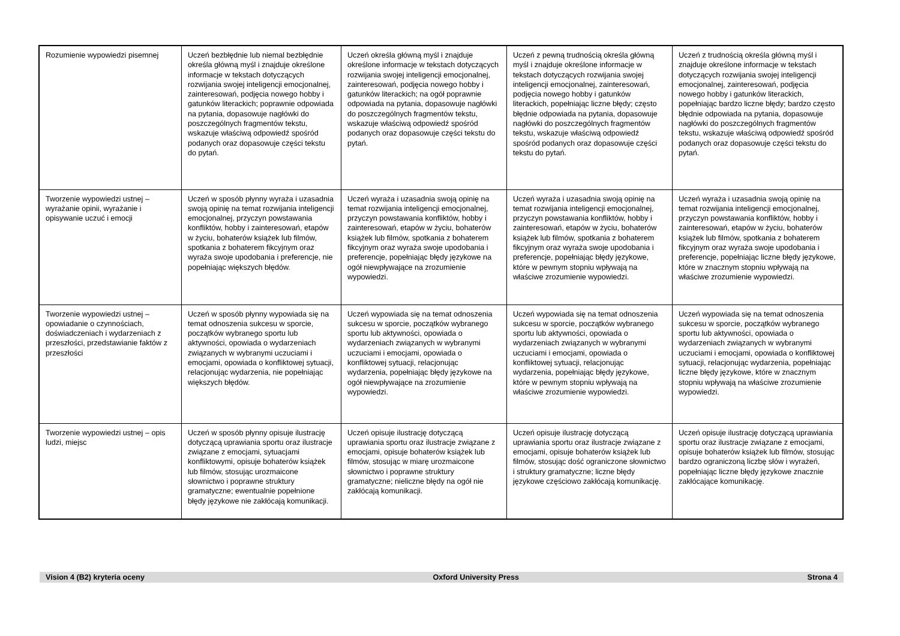| Rozumienie wypowiedzi pisemnej | Uczeń bezbłędnie lub niemal bezbłędnie określa główną myśl i znajduje określone informacje w tekstach dotyczących rozwijania swojej inteligencji emocjonalnej, zainteresowań, podjęcia nowego hobby i gatunków literackich; poprawnie odpowiada na pytania, dopasowuje nagłówki do poszczególnych fragmentów tekstu, wskazuje właściwą odpowiedź spośród podanych oraz dopasowuje części tekstu do pytań. | Uczeń określa główną myśl i znajduje określone informacje w tekstach dotyczących rozwijania swojej inteligencji emocjonalnej, zainteresowań, podjęcia nowego hobby i gatunków literackich; na ogół poprawnie odpowiada na pytania, dopasowuje nagłówki do poszczególnych fragmentów tekstu, wskazuje właściwą odpowiedź spośród podanych oraz dopasowuje części tekstu do pytań. | Uczeń z pewną trudnością określa główną myśl i znajduje określone informacje w tekstach dotyczących rozwijania swojej inteligencji emocjonalnej, zainteresowań, podjęcia nowego hobby i gatunków literackich, popełniając liczne błędy; często błędnie odpowiada na pytania, dopasowuje nagłówki do poszczególnych fragmentów tekstu, wskazuje właściwą odpowiedź spośród podanych oraz dopasowuje części tekstu do pytań. | Uczeń z trudnością określa główną myśl i znajduje określone informacje w tekstach dotyczących rozwijania swojej inteligencji emocjonalnej, zainteresowań, podjęcia nowego hobby i gatunków literackich, popełniając bardzo liczne błędy; bardzo często błędnie odpowiada na pytania, dopasowuje nagłówki do poszczególnych fragmentów tekstu, wskazuje właściwą odpowiedź spośród podanych oraz dopasowuje części tekstu do pytań. |
| Tworzenie wypowiedzi ustnej – wyrażanie opinii, wyrażanie i opisywanie uczuć i emocji | Uczeń w sposób płynny wyraża i uzasadnia swoją opinię na temat rozwijania inteligencji emocjonalnej, przyczyn powstawania konfliktów, hobby i zainteresowań, etapów w życiu, bohaterów książek lub filmów, spotkania z bohaterem fikcyjnym oraz wyraża swoje upodobania i preferencje, nie popełniając większych błędów. | Uczeń wyraża i uzasadnia swoją opinię na temat rozwijania inteligencji emocjonalnej, przyczyn powstawania konfliktów, hobby i zainteresowań, etapów w życiu, bohaterów książek lub filmów, spotkania z bohaterem fikcyjnym oraz wyraża swoje upodobania i preferencje, popełniając błędy językowe na ogół niewpływające na zrozumienie wypowiedzi. | Uczeń wyraża i uzasadnia swoją opinię na temat rozwijania inteligencji emocjonalnej, przyczyn powstawania konfliktów, hobby i zainteresowań, etapów w życiu, bohaterów książek lub filmów, spotkania z bohaterem fikcyjnym oraz wyraża swoje upodobania i preferencje, popełniając błędy językowe, które w pewnym stopniu wpływają na właściwe zrozumienie wypowiedzi. | Uczeń wyraża i uzasadnia swoją opinię na temat rozwijania inteligencji emocjonalnej, przyczyn powstawania konfliktów, hobby i zainteresowań, etapów w życiu, bohaterów książek lub filmów, spotkania z bohaterem fikcyjnym oraz wyraża swoje upodobania i preferencje, popełniając liczne błędy językowe, które w znacznym stopniu wpływają na właściwe zrozumienie wypowiedzi. |
| Tworzenie wypowiedzi ustnej – opowiadanie o czynnościach, doświadczeniach i wydarzeniach z przeszłości, przedstawianie faktów z przeszłości | Uczeń w sposób płynny wypowiada się na temat odnoszenia sukcesu w sporcie, początków wybranego sportu lub aktywności, opowiada o wydarzeniach związanych w wybranymi uczuciami i emocjami, opowiada o konfliktowej sytuacji, relacjonując wydarzenia, nie popełniając większych błędów. | Uczeń wypowiada się na temat odnoszenia sukcesu w sporcie, początków wybranego sportu lub aktywności, opowiada o wydarzeniach związanych w wybranymi uczuciami i emocjami, opowiada o konfliktowej sytuacji, relacjonując wydarzenia, popełniając błędy językowe na ogół niewpływające na zrozumienie wypowiedzi. | Uczeń wypowiada się na temat odnoszenia sukcesu w sporcie, początków wybranego sportu lub aktywności, opowiada o wydarzeniach związanych w wybranymi uczuciami i emocjami, opowiada o konfliktowej sytuacji, relacjonując wydarzenia, popełniając błędy językowe, które w pewnym stopniu wpływają na właściwe zrozumienie wypowiedzi. | Uczeń wypowiada się na temat odnoszenia sukcesu w sporcie, początków wybranego sportu lub aktywności, opowiada o wydarzeniach związanych w wybranymi uczuciami i emocjami, opowiada o konfliktowej sytuacji, relacjonując wydarzenia, popełniając liczne błędy językowe, które w znacznym stopniu wpływają na właściwe zrozumienie wypowiedzi. |
| Tworzenie wypowiedzi ustnej – opis ludzi, miejsc | Uczeń w sposób płynny opisuje ilustrację dotyczącą uprawiania sportu oraz ilustracje związane z emocjami, sytuacjami konfliktowymi, opisuje bohaterów książek lub filmów, stosując urozmaicone słownictwo i poprawne struktury gramatyczne; ewentualnie popełnione błędy językowe nie zakłócają komunikacji. | Uczeń opisuje ilustrację dotyczącą uprawiania sportu oraz ilustracje związane z emocjami, opisuje bohaterów książek lub filmów, stosując w miarę urozmaicone słownictwo i poprawne struktury gramatyczne; nieliczne błędy na ogół nie zakłócają komunikacji. | Uczeń opisuje ilustrację dotyczącą uprawiania sportu oraz ilustracje związane z emocjami, opisuje bohaterów książek lub filmów, stosując dość ograniczone słownictwo i struktury gramatyczne; liczne błędy językowe częściowo zakłócają komunikację. | Uczeń opisuje ilustrację dotyczącą uprawiania sportu oraz ilustracje związane z emocjami, opisuje bohaterów książek lub filmów, stosując bardzo ograniczoną liczbę słów i wyrażeń, popełniając liczne błędy językowe znacznie zakłócające komunikację. |
Vision 4 (B2) kryteria oceny Oxford University Press Strona 4